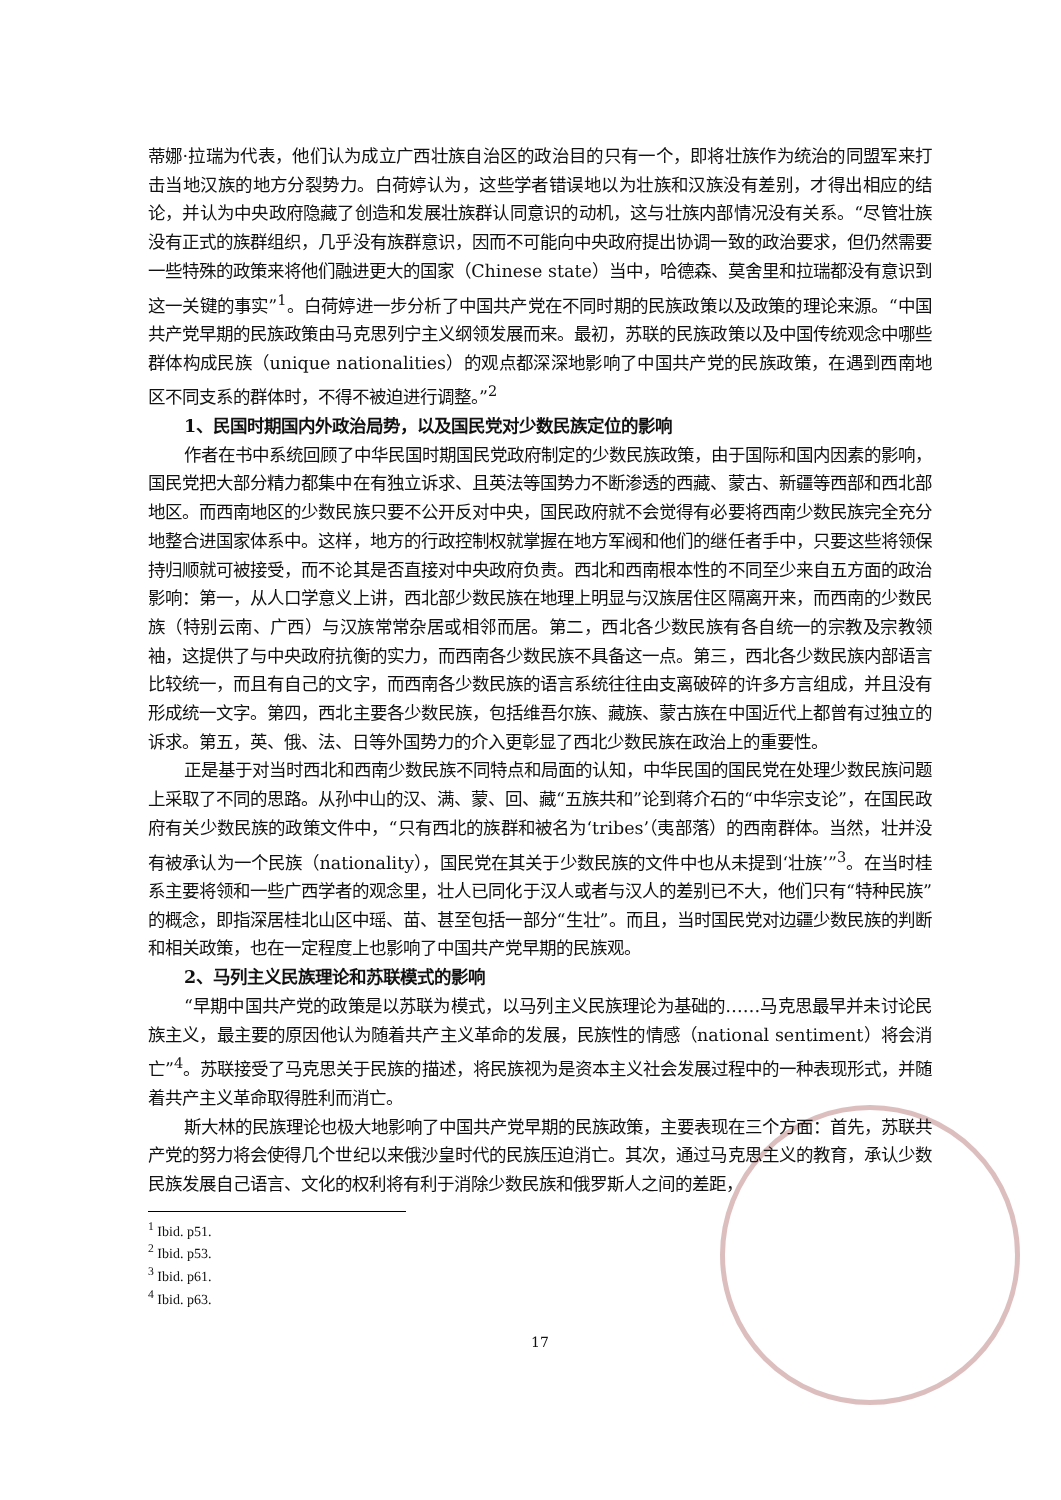蒂娜·拉瑞为代表，他们认为成立广西壮族自治区的政治目的只有一个，即将壮族作为统治的同盟军来打击当地汉族的地方分裂势力。白荷婷认为，这些学者错误地以为壮族和汉族没有差别，才得出相应的结论，并认为中央政府隐藏了创造和发展壮族群认同意识的动机，这与壮族内部情况没有关系。“尽管壮族没有正式的族群组织，几乎没有族群意识，因而不可能向中央政府提出协调一致的政治要求，但仍然需要一些特殊的政策来将他们融进更大的国家（Chinese state）当中，哈德森、莫舍里和拉瑞都没有意识到这一关键的事实”<sup>1</sup>。白荷婷进一步分析了中国共产党在不同时期的民族政策以及政策的理论来源。“中国共产党早期的民族政策由马克思列宁主义纲领发展而来。最初，苏联的民族政策以及中国传统观念中哪些群体构成民族（unique nationalities）的观点都深深地影响了中国共产党的民族政策，在遇到西南地区不同支系的群体时，不得不被迫进行调整。”<sup>2</sup>
1、民国时期国内外政治局势，以及国民党对少数民族定位的影响
作者在书中系统回顾了中华民国时期国民党政府制定的少数民族政策，由于国际和国内因素的影响，国民党把大部分精力都集中在有独立诉求、且英法等国势力不断渗透的西藏、蒙古、新疆等西部和西北部地区。而西南地区的少数民族只要不公开反对中央，国民政府就不会觉得有必要将西南少数民族完全充分地整合进国家体系中。这样，地方的行政控制权就掌握在地方军阀和他们的继任者手中，只要这些将领保持归顺就可被接受，而不论其是否直接对中央政府负责。西北和西南根本性的不同至少来自五方面的政治影响：第一，从人口学意义上讲，西北部少数民族在地理上明显与汉族居住区隔离开来，而西南的少数民族（特别云南、广西）与汉族常常杂居或相邻而居。第二，西北各少数民族有各自统一的宗教及宗教领袖，这提供了与中央政府抗衡的实力，而西南各少数民族不具备这一点。第三，西北各少数民族内部语言比较统一，而且有自己的文字，而西南各少数民族的语言系统往往由支离破碎的许多方言组成，并且没有形成统一文字。第四，西北主要各少数民族，包括维吾尔族、藏族、蒙古族在中国近代上都曾有过独立的诉求。第五，英、俄、法、日等外国势力的介入更彰显了西北少数民族在政治上的重要性。
正是基于对当时西北和西南少数民族不同特点和局面的认知，中华民国的国民党在处理少数民族问题上采取了不同的思路。从孙中山的汉、满、蒙、回、藏“五族共和”论到蒋介石的“中华宗支论”，在国民政府有关少数民族的政策文件中，“只有西北的族群和被名为‘tribes’（夷部落）的西南群体。当然，壮并没有被承认为一个民族（nationality），国民党在其关于少数民族的文件中也从未提到‘壮族’”<sup>3</sup>。在当时桂系主要将领和一些广西学者的观念里，壮人已同化于汉人或者与汉人的差别已不大，他们只有“特种民族”的概念，即指深居桂北山区中瑶、苗、甚至包括一部分“生壮”。而且，当时国民党对边疆少数民族的判断和相关政策，也在一定程度上也影响了中国共产党早期的民族观。
2、马列主义民族理论和苏联模式的影响
“早期中国共产党的政策是以苏联为模式，以马列主义民族理论为基础的……马克思最早并未讨论民族主义，最主要的原因他认为随着共产主义革命的发展，民族性的情感（national sentiment）将会消亡”<sup>4</sup>。苏联接受了马克思关于民族的描述，将民族视为是资本主义社会发展过程中的一种表现形式，并随着共产主义革命取得胜利而消亡。
斯大林的民族理论也极大地影响了中国共产党早期的民族政策，主要表现在三个方面：首先，苏联共产党的努力将会使得几个世纪以来俄沙皇时代的民族压迫消亡。其次，通过马克思主义的教育，承认少数民族发展自己语言、文化的权利将有利于消除少数民族和俄罗斯人之间的差距，
<sup>1</sup> Ibid. p51.
<sup>2</sup> Ibid. p53.
<sup>3</sup> Ibid. p61.
<sup>4</sup> Ibid. p63.
17